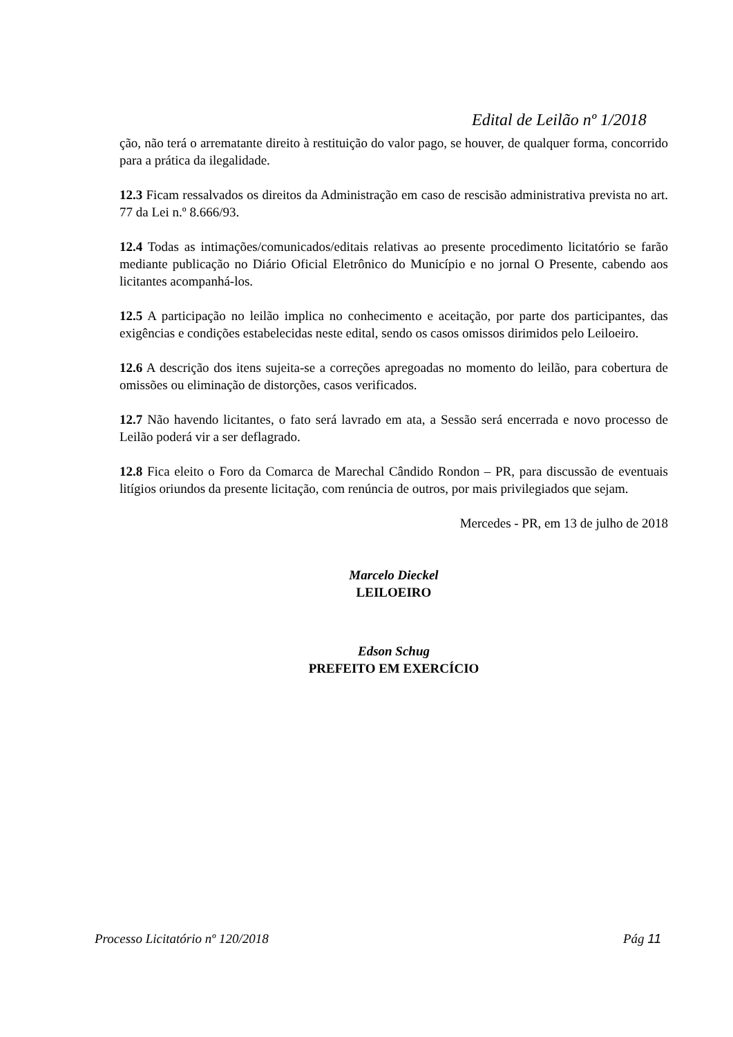Edital de Leilão nº 1/2018
ção, não terá o arrematante direito à restituição do valor pago, se houver, de qualquer forma, concorrido para a prática da ilegalidade.
12.3 Ficam ressalvados os direitos da Administração em caso de rescisão administrativa prevista no art. 77 da Lei n.º 8.666/93.
12.4 Todas as intimações/comunicados/editais relativas ao presente procedimento licitatório se farão mediante publicação no Diário Oficial Eletrônico do Município e no jornal O Presente, cabendo aos licitantes acompanhá-los.
12.5 A participação no leilão implica no conhecimento e aceitação, por parte dos participantes, das exigências e condições estabelecidas neste edital, sendo os casos omissos dirimidos pelo Leiloeiro.
12.6 A descrição dos itens sujeita-se a correções apregoadas no momento do leilão, para cobertura de omissões ou eliminação de distorções, casos verificados.
12.7 Não havendo licitantes, o fato será lavrado em ata, a Sessão será encerrada e novo processo de Leilão poderá vir a ser deflagrado.
12.8 Fica eleito o Foro da Comarca de Marechal Cândido Rondon – PR, para discussão de eventuais litígios oriundos da presente licitação, com renúncia de outros, por mais privilegiados que sejam.
Mercedes - PR, em 13 de julho de 2018
Marcelo Dieckel
LEILOEIRO
Edson Schug
PREFEITO EM EXERCÍCIO
Processo Licitatório nº 120/2018 Pág 11